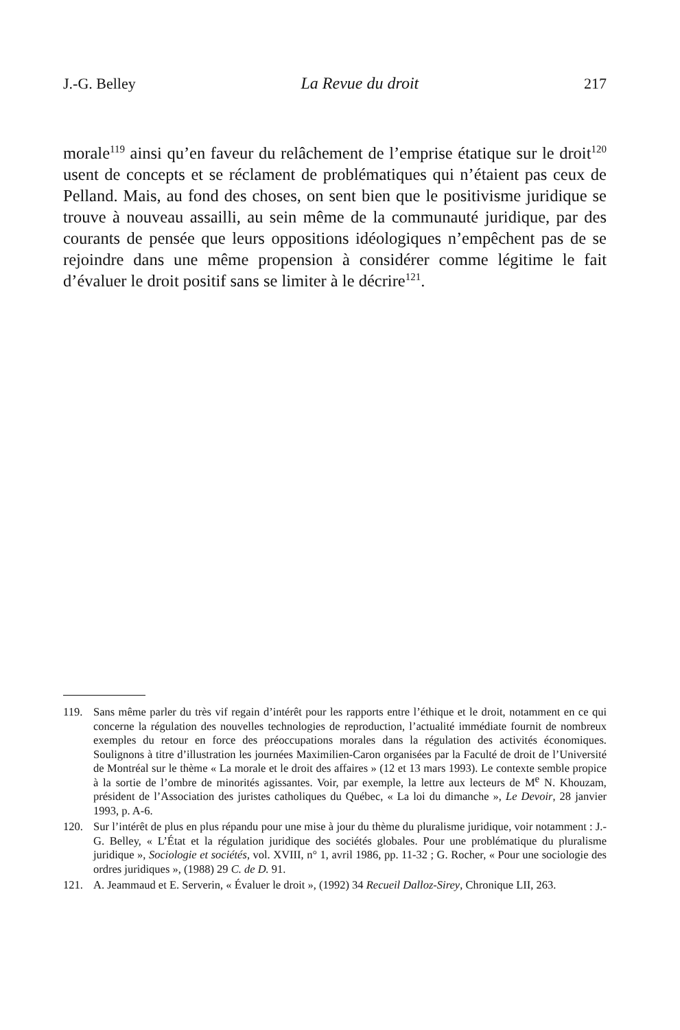J.-G. Belley La Revue du droit 217
morale<sup>119</sup> ainsi qu’en faveur du relâchement de l’emprise étatique sur le droit<sup>120</sup> usent de concepts et se réclament de problématiques qui n’étaient pas ceux de Pelland. Mais, au fond des choses, on sent bien que le positivisme juridique se trouve à nouveau assailli, au sein même de la communauté juridique, par des courants de pensée que leurs oppositions idéologiques n’empêchent pas de se rejoindre dans une même propension à considérer comme légitime le fait d’évaluer le droit positif sans se limiter à le décrire<sup>121</sup>.
119. Sans même parler du très vif regain d’intérêt pour les rapports entre l’éthique et le droit, notamment en ce qui concerne la régulation des nouvelles technologies de reproduction, l’actualité immédiate fournit de nombreux exemples du retour en force des préoccupations morales dans la régulation des activités économiques. Soulignons à titre d’illustration les journées Maximilien-Caron organisées par la Faculté de droit de l’Université de Montréal sur le thème « La morale et le droit des affaires » (12 et 13 mars 1993). Le contexte semble propice à la sortie de l’ombre de minorités agissantes. Voir, par exemple, la lettre aux lecteurs de M<sup>e</sup> N. Khouzam, président de l’Association des juristes catholiques du Québec, « La loi du dimanche », Le Devoir, 28 janvier 1993, p. A-6.
120. Sur l’intérêt de plus en plus répandu pour une mise à jour du thème du pluralisme juridique, voir notamment : J.-G. Belley, « L’État et la régulation juridique des sociétés globales. Pour une problématique du pluralisme juridique », Sociologie et sociétés, vol. XVIII, n° 1, avril 1986, pp. 11-32 ; G. Rocher, « Pour une sociologie des ordres juridiques », (1988) 29 C. de D. 91.
121. A. Jeammaud et E. Serverin, « Évaluer le droit », (1992) 34 Recueil Dalloz-Sirey, Chronique LII, 263.